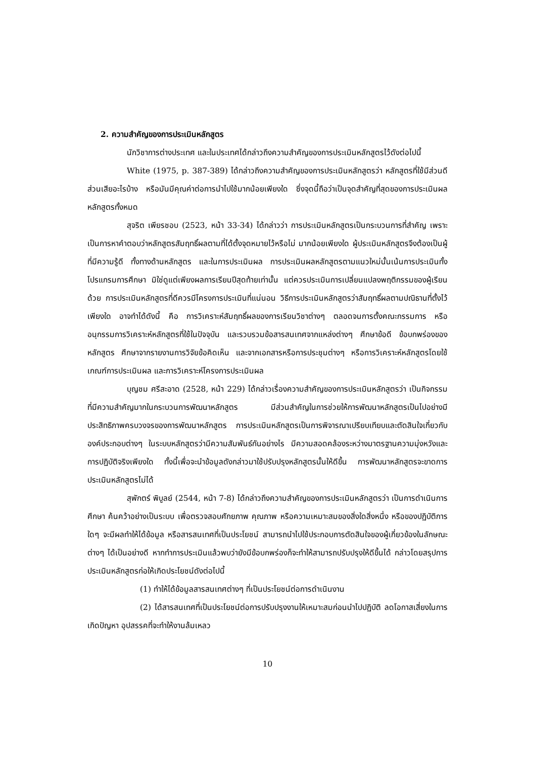2. ความสำคัญของการประเมินหลักสูตร
นักวิชาการต่างประเทศ และในประเทศได้กล่าวถึงความสำคัญของการประเมินหลักสูตรไว้ดังต่อไปนี้
White (1975, p. 387-389) ได้กล่าวถึงความสำคัญของการประเมินหลักสูตรว่า หลักสูตรที่ใช้มีส่วนดี ส่วนเสียอะไรบ้าง หรือมันมีคุณค่าต่อการนำไปใช้มากน้อยเพียงใด ซึ่งจุดนี้ถือว่าเป็นจุดสำคัญที่สุดของการประเมินผลหลักสูตรทั้งหมด
สุจริต เพียรชอบ (2523, หน้า 33-34) ได้กล่าวว่า การประเมินหลักสูตรเป็นกระบวนการที่สำคัญ เพราะเป็นการหาคำตอบว่าหลักสูตรสัมฤทธิ์ผลตามที่ได้ตั้งจุดหมายไว้หรือไม่ มากน้อยเพียงใด ผู้ประเมินหลักสูตรจึงต้องเป็นผู้ที่มีความรู้ดี ทั้งทางด้านหลักสูตร และในการประเมินผล การประเมินผลหลักสูตรตามแนวใหม่นั้นเน้นการประเมินทั้งโปรแกรมการศึกษา มิใช่ดูแต่เพียงผลการเรียนปีสุดท้ายเท่านั้น แต่ควรประเมินการเปลี่ยนแปลงพฤติกรรมของผู้เรียนด้วย การประเมินหลักสูตรที่ดีควรมีโครงการประเมินที่แน่นอน วิธีการประเมินหลักสูตรว่าสัมฤทธิ์ผลตามปณิธานที่ตั้งไว้เพียงใด อาจทำได้ดังนี้ คือ การวิเคราะห์สัมฤทธิ์ผลของการเรียนวิชาต่างๆ ตลอดจนการตั้งคณะกรรมการ หรืออนุกรรมการวิเคราะห์หลักสูตรที่ใช้ในปัจจุบัน และรวบรวมข้อสารสนเทศจากแหล่งต่างๆ ศึกษาข้อดี ข้อบกพร่องของหลักสูตร ศึกษาจากรายงานการวิจัยข้อคิดเห็น และจากเอกสารหรือการประชุมต่างๆ หรือการวิเคราะห์หลักสูตรโดยใช้เกณฑ์การประเมินผล และการวิเคราะห์โครงการประเมินผล
บุญชม ศรีสะอาด (2528, หน้า 229) ได้กล่าวเรื่องความสำคัญของการประเมินหลักสูตรว่า เป็นกิจกรรมที่มีความสำคัญมากในกระบวนการพัฒนาหลักสูตร มีส่วนสำคัญในการช่วยให้การพัฒนาหลักสูตรเป็นไปอย่างมีประสิทธิภาพครบวงจรของการพัฒนาหลักสูตร การประเมินหลักสูตรเป็นการพิจารณาเปรียบเทียบและตัดสินใจเกี่ยวกับองค์ประกอบต่างๆ ในระบบหลักสูตรว่ามีความสัมพันธ์กันอย่างไร มีความสอดคล้องระหว่างมาตรฐานความมุ่งหวังและการปฏิบัติจริงเพียงใด ทั้งนี้เพื่อจะนำข้อมูลดังกล่าวมาใช้ปรับปรุงหลักสูตรนั้นให้ดีขึ้น การพัฒนาหลักสูตรจะขาดการประเมินหลักสูตรไม่ได้
สุพักตร์ พิบูลย์ (2544, หน้า 7-8) ได้กล่าวถึงความสำคัญของการประเมินหลักสูตรว่า เป็นการดำเนินการศึกษา ค้นคว้าอย่างเป็นระบบ เพื่อตรวจสอบศักยภาพ คุณภาพ หรือความเหมาะสมของสิ่งใดสิ่งหนึ่ง หรือของปฏิบัติการใดๆ จะมีผลทำให้ได้ข้อมูล หรือสารสนเทศที่เป็นประโยชน์ สามารถนำไปใช้ประกอบการตัดสินใจของผู้เกี่ยวข้องในลักษณะต่างๆ ได้เป็นอย่างดี หากทำการประเมินแล้วพบว่ายังมีข้อบกพร่องก็จะทำให้สามารถปรับปรุงให้ดีขึ้นได้ กล่าวโดยสรุปการประเมินหลักสูตรก่อให้เกิดประโยชน์ดังต่อไปนี้
(1) ทำให้ได้ข้อมูลสารสนเทศต่างๆ ที่เป็นประโยชน์ต่อการดำเนินงาน
(2) ได้สารสนเทศที่เป็นประโยชน์ต่อการปรับปรุงงานให้เหมาะสมก่อนนำไปปฏิบัติ ลดโอกาสเสี่ยงในการเกิดปัญหา อุปสรรคที่จะทำให้งานล้มเหลว
10